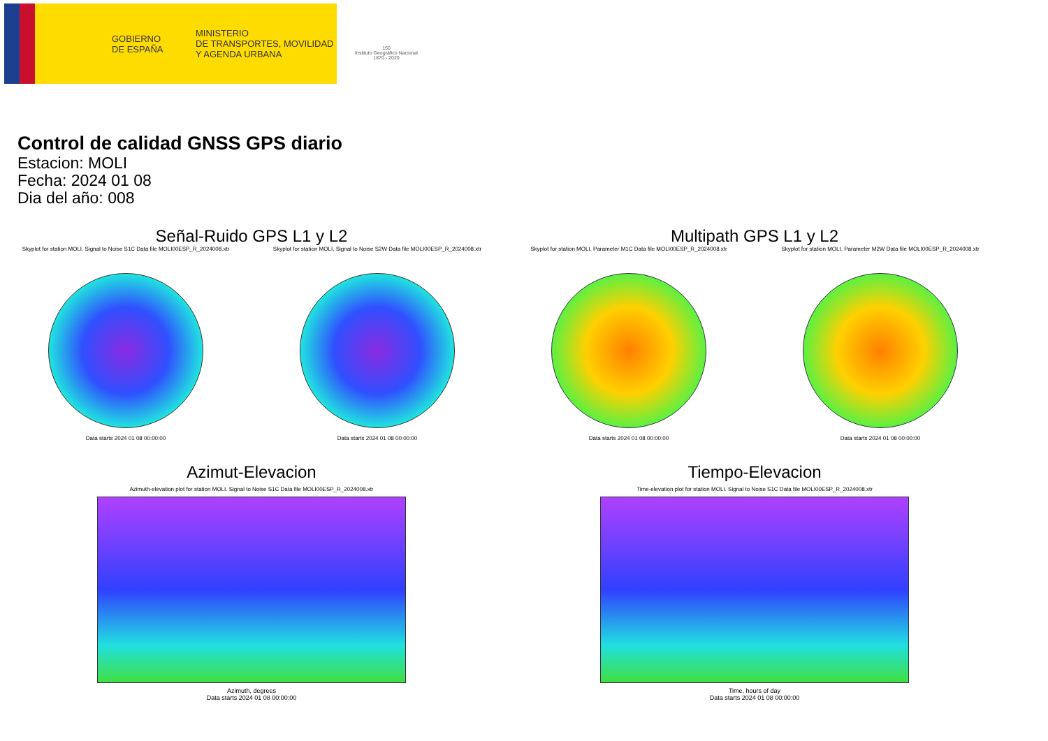GOBIERNO
DE ESPAÑA
MINISTERIO
DE TRANSPORTES, MOVILIDAD
Y AGENDA URBANA
150
Instituto Geográfico Nacional 1870 - 2020
Control de calidad GNSS GPS diario
Estacion: MOLI
Fecha: 2024 01 08
Dia del año: 008
Señal-Ruido GPS L1 y L2
Skyplot for station MOLI. Signal to Noise S1C Data file MOLI00ESP_R_2024008.xtr
Data starts 2024 01 08 00:00:00
Skyplot for station MOLI. Signal to Noise S2W Data file MOLI00ESP_R_2024008.xtr
Data starts 2024 01 08 00:00:00
Multipath GPS L1 y L2
Skyplot for station MOLI. Parameter M1C Data file MOLI00ESP_R_2024008.xtr
Data starts 2024 01 08 00:00:00
Skyplot for station MOLI. Parameter M2W Data file MOLI00ESP_R_2024008.xtr
Data starts 2024 01 08 00:00:00
Azimut-Elevacion
Azimuth-elevation plot for station MOLI. Signal to Noise S1C Data file MOLI00ESP_R_2024008.xtr
Azimuth, degrees
Data starts 2024 01 08 00:00:00
Tiempo-Elevacion
Time-elevation plot for station MOLI. Signal to Noise S1C Data file MOLI00ESP_R_2024008.xtr
Time, hours of day
Data starts 2024 01 08 00:00:00